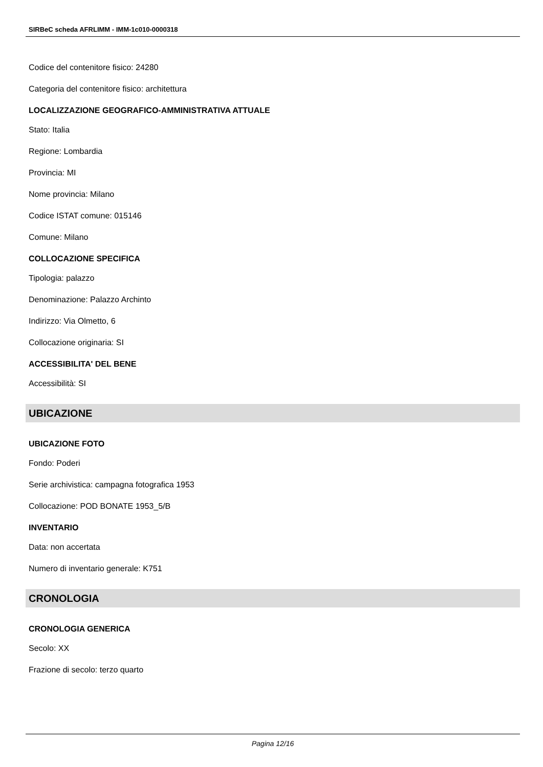SIRBeC scheda AFRLIMM - IMM-1c010-0000318
Codice del contenitore fisico: 24280
Categoria del contenitore fisico: architettura
LOCALIZZAZIONE GEOGRAFICO-AMMINISTRATIVA ATTUALE
Stato: Italia
Regione: Lombardia
Provincia: MI
Nome provincia: Milano
Codice ISTAT comune: 015146
Comune: Milano
COLLOCAZIONE SPECIFICA
Tipologia: palazzo
Denominazione: Palazzo Archinto
Indirizzo: Via Olmetto, 6
Collocazione originaria: SI
ACCESSIBILITA' DEL BENE
Accessibilità: SI
UBICAZIONE
UBICAZIONE FOTO
Fondo: Poderi
Serie archivistica: campagna fotografica 1953
Collocazione: POD BONATE 1953_5/B
INVENTARIO
Data: non accertata
Numero di inventario generale: K751
CRONOLOGIA
CRONOLOGIA GENERICA
Secolo: XX
Frazione di secolo: terzo quarto
Pagina 12/16